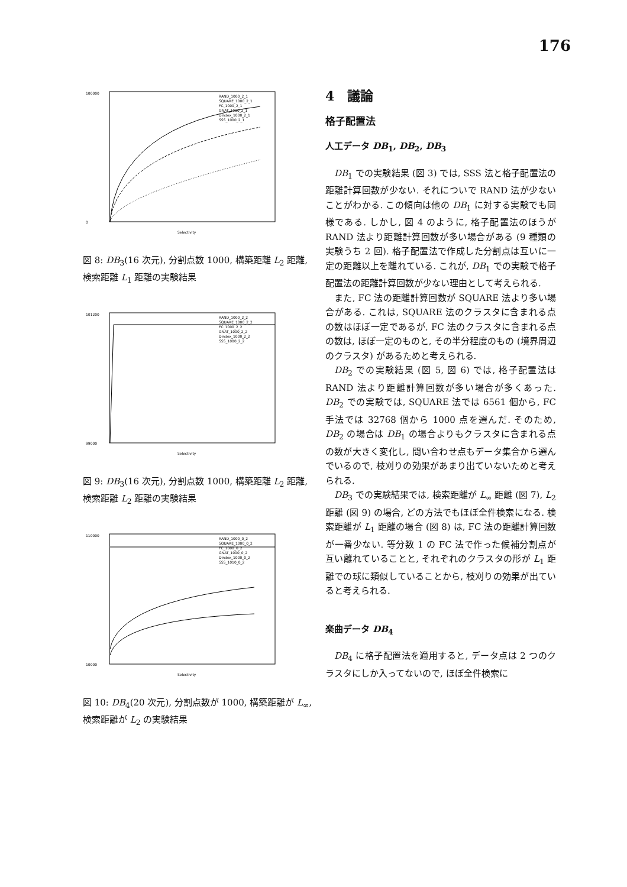176
100000
0
Selectivity
RAND_1000_2_1
SQUARE_1000_2_1
FC_1000_2_1
GNAT_1000_2_1
Dindex_1000_2_1
SSS_1000_2_1
図 8: DB<sub>3</sub>(16 次元), 分割点数 1000, 構築距離 L<sub>2</sub> 距離, 検索距離 L<sub>1</sub> 距離の実験結果
101200
99000
Selectivity
RAND_1000_2_2
SQUARE_1000_2_2
FC_1000_2_2
GNAT_1000_2_2
Dindex_1000_2_2
SSS_1000_2_2
図 9: DB<sub>3</sub>(16 次元), 分割点数 1000, 構築距離 L<sub>2</sub> 距離, 検索距離 L<sub>2</sub> 距離の実験結果
110000
10000
Selectivity
RAND_1000_0_2
SQUARE_1000_0_2
FC_1000_0_2
GNAT_1000_0_2
Dindex_1000_0_2
SSS_1010_0_2
図 10: DB<sub>4</sub>(20 次元), 分割点数が 1000, 構築距離が L<sub>∞</sub>, 検索距離が L<sub>2</sub> の実験結果
4　議論
格子配置法
人工データ DB<sub>1</sub>, DB<sub>2</sub>, DB<sub>3</sub>
DB<sub>1</sub> での実験結果 (図 3) では, SSS 法と格子配置法の距離計算回数が少ない. それについで RAND 法が少ないことがわかる. この傾向は他の DB<sub>1</sub> に対する実験でも同様である. しかし, 図 4 のように, 格子配置法のほうが RAND 法より距離計算回数が多い場合がある (9 種類の実験うち 2 回). 格子配置法で作成した分割点は互いに一定の距離以上を離れている. これが, DB<sub>1</sub> での実験で格子配置法の距離計算回数が少ない理由として考えられる.
また, FC 法の距離計算回数が SQUARE 法より多い場合がある. これは, SQUARE 法のクラスタに含まれる点の数はほぼ一定であるが, FC 法のクラスタに含まれる点の数は, ほぼ一定のものと, その半分程度のもの (境界周辺のクラスタ) があるためと考えられる.
DB<sub>2</sub> での実験結果 (図 5, 図 6) では, 格子配置法は RAND 法より距離計算回数が多い場合が多くあった. DB<sub>2</sub> での実験では, SQUARE 法では 6561 個から, FC 手法では 32768 個から 1000 点を選んだ. そのため, DB<sub>2</sub> の場合は DB<sub>1</sub> の場合よりもクラスタに含まれる点の数が大きく変化し, 問い合わせ点もデータ集合から選んでいるので, 枝刈りの効果があまり出ていないためと考えられる.
DB<sub>3</sub> での実験結果では, 検索距離が L<sub>∞</sub> 距離 (図 7), L<sub>2</sub> 距離 (図 9) の場合, どの方法でもほぼ全件検索になる. 検索距離が L<sub>1</sub> 距離の場合 (図 8) は, FC 法の距離計算回数が一番少ない. 等分数 1 の FC 法で作った候補分割点が互い離れていることと, それぞれのクラスタの形が L<sub>1</sub> 距離での球に類似していることから, 枝刈りの効果が出ていると考えられる.
楽曲データ DB<sub>4</sub>
DB<sub>4</sub> に格子配置法を適用すると, データ点は 2 つのクラスタにしか入ってないので, ほぼ全件検索に